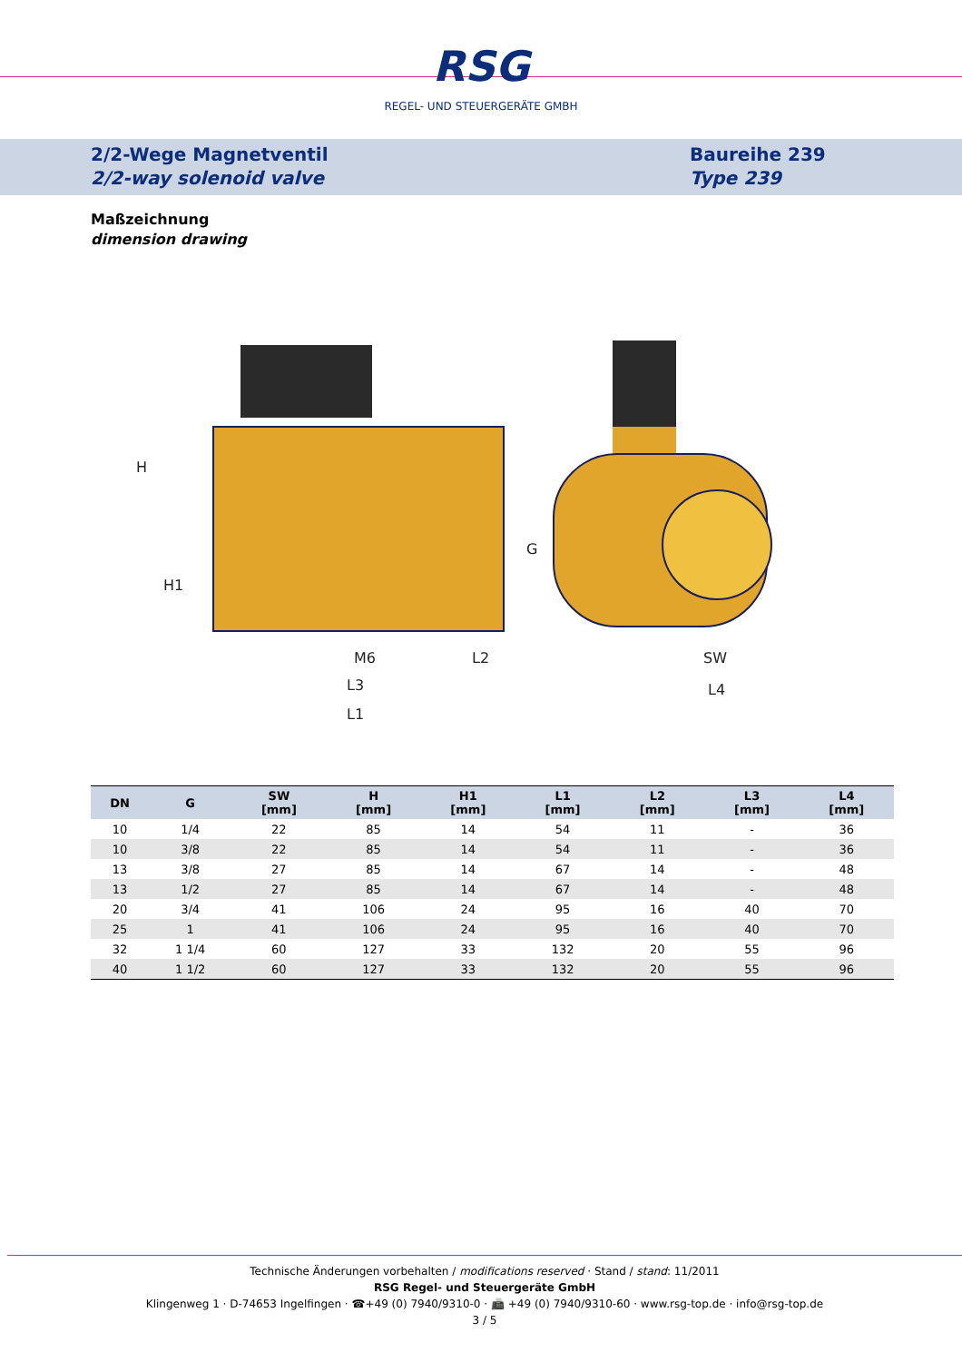RSG
REGEL- UND STEUERGERÄTE GMBH
2/2-Wege Magnetventil
2/2-way solenoid valve
Baureihe 239
Type 239
Maßzeichnung
dimension drawing
M6
L2
L3
L1
SW
L4
H
H1
G
| DN | G | SW [mm] | H [mm] | H1 [mm] | L1 [mm] | L2 [mm] | L3 [mm] | L4 [mm] |
| --- | --- | --- | --- | --- | --- | --- | --- | --- |
| 10 | 1/4 | 22 | 85 | 14 | 54 | 11 | - | 36 |
| 10 | 3/8 | 22 | 85 | 14 | 54 | 11 | - | 36 |
| 13 | 3/8 | 27 | 85 | 14 | 67 | 14 | - | 48 |
| 13 | 1/2 | 27 | 85 | 14 | 67 | 14 | - | 48 |
| 20 | 3/4 | 41 | 106 | 24 | 95 | 16 | 40 | 70 |
| 25 | 1 | 41 | 106 | 24 | 95 | 16 | 40 | 70 |
| 32 | 1 1/4 | 60 | 127 | 33 | 132 | 20 | 55 | 96 |
| 40 | 1 1/2 | 60 | 127 | 33 | 132 | 20 | 55 | 96 |
Technische Änderungen vorbehalten / modifications reserved · Stand / stand: 11/2011
RSG Regel- und Steuergeräte GmbH
Klingenweg 1 · D-74653 Ingelfingen · ☎+49 (0) 7940/9310-0 · 📠 +49 (0) 7940/9310-60 · www.rsg-top.de · info@rsg-top.de
3 / 5